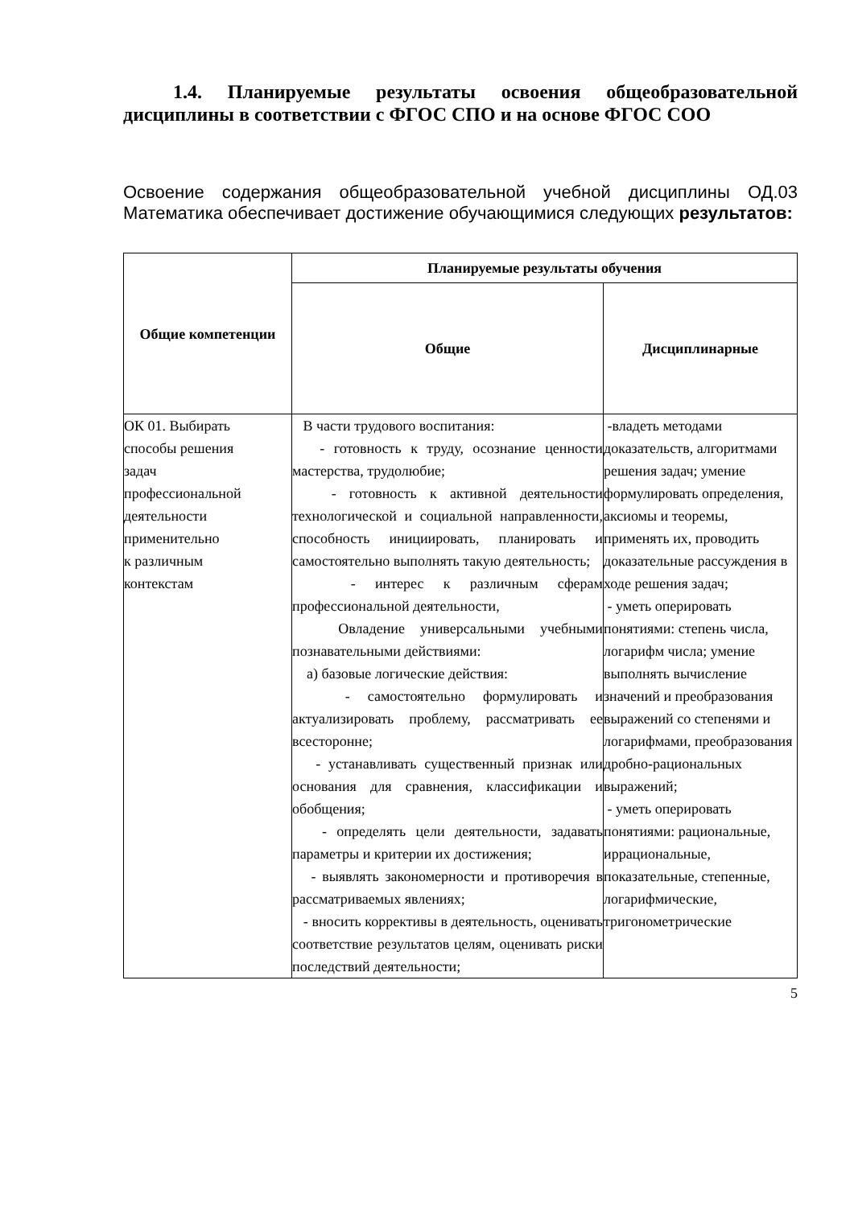1.4. Планируемые результаты освоения общеобразовательной дисциплины в соответствии с ФГОС СПО и на основе ФГОС СОО
Освоение содержания общеобразовательной учебной дисциплины ОД.03 Математика обеспечивает достижение обучающимися следующих результатов:
| Общие компетенции | Планируемые результаты обучения | |
| --- | --- | --- |
| | Общие | Дисциплинарные |
| ОК 01. Выбирать способы решения задач профессиональной деятельности применительно к различным контекстам | В части трудового воспитания: - готовность к труду, осознание ценности мастерства, трудолюбие; - готовность к активной деятельности технологической и социальной направленности, способность инициировать, планировать и самостоятельно выполнять такую деятельность; - интерес к различным сферам профессиональной деятельности, Овладение универсальными учебными познавательными действиями: а) базовые логические действия: - самостоятельно формулировать и актуализировать проблему, рассматривать ее всесторонне; - устанавливать существенный признак или основания для сравнения, классификации и обобщения; - определять цели деятельности, задавать параметры и критерии их достижения; - выявлять закономерности и противоречия в рассматриваемых явлениях; - вносить коррективы в деятельность, оценивать соответствие результатов целям, оценивать риски последствий деятельности; | -владеть методами доказательств, алгоритмами решения задач; умение формулировать определения, аксиомы и теоремы, применять их, проводить доказательные рассуждения в ходе решения задач; - уметь оперировать понятиями: степень числа, логарифм числа; умение выполнять вычисление значений и преобразования выражений со степенями и логарифмами, преобразования дробно-рациональных выражений; - уметь оперировать понятиями: рациональные, иррациональные, показательные, степенные, логарифмические, тригонометрические |
5